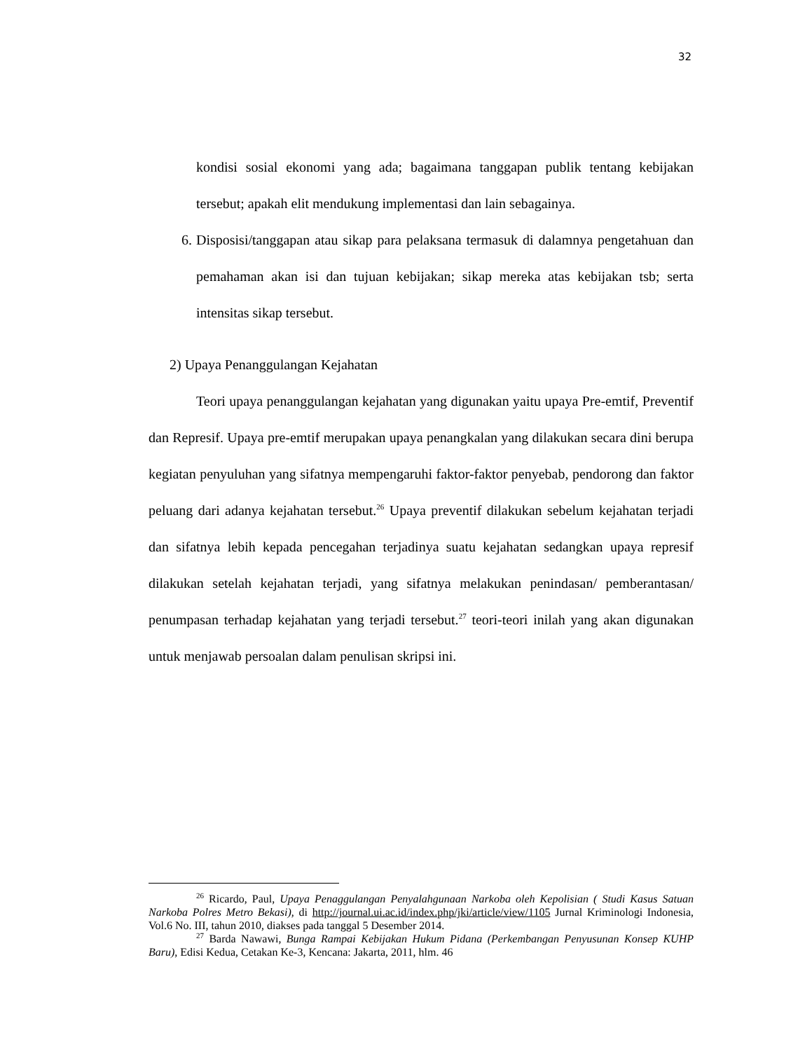32
kondisi sosial ekonomi yang ada; bagaimana tanggapan publik tentang kebijakan tersebut; apakah elit mendukung implementasi dan lain sebagainya.
6. Disposisi/tanggapan atau sikap para pelaksana termasuk di dalamnya pengetahuan dan pemahaman akan isi dan tujuan kebijakan; sikap mereka atas kebijakan tsb; serta intensitas sikap tersebut.
2) Upaya Penanggulangan Kejahatan
Teori upaya penanggulangan kejahatan yang digunakan yaitu upaya Pre-emtif, Preventif dan Represif. Upaya pre-emtif merupakan upaya penangkalan yang dilakukan secara dini berupa kegiatan penyuluhan yang sifatnya mempengaruhi faktor-faktor penyebab, pendorong dan faktor peluang dari adanya kejahatan tersebut.<sup>26</sup> Upaya preventif dilakukan sebelum kejahatan terjadi dan sifatnya lebih kepada pencegahan terjadinya suatu kejahatan sedangkan upaya represif dilakukan setelah kejahatan terjadi, yang sifatnya melakukan penindasan/ pemberantasan/ penumpasan terhadap kejahatan yang terjadi tersebut.<sup>27</sup> teori-teori inilah yang akan digunakan untuk menjawab persoalan dalam penulisan skripsi ini.
<sup>26</sup> Ricardo, Paul, Upaya Penaggulangan Penyalahgunaan Narkoba oleh Kepolisian ( Studi Kasus Satuan Narkoba Polres Metro Bekasi), di http://journal.ui.ac.id/index.php/jki/article/view/1105 Jurnal Kriminologi Indonesia, Vol.6 No. III, tahun 2010, diakses pada tanggal 5 Desember 2014.
<sup>27</sup> Barda Nawawi, Bunga Rampai Kebijakan Hukum Pidana (Perkembangan Penyusunan Konsep KUHP Baru), Edisi Kedua, Cetakan Ke-3, Kencana: Jakarta, 2011, hlm. 46